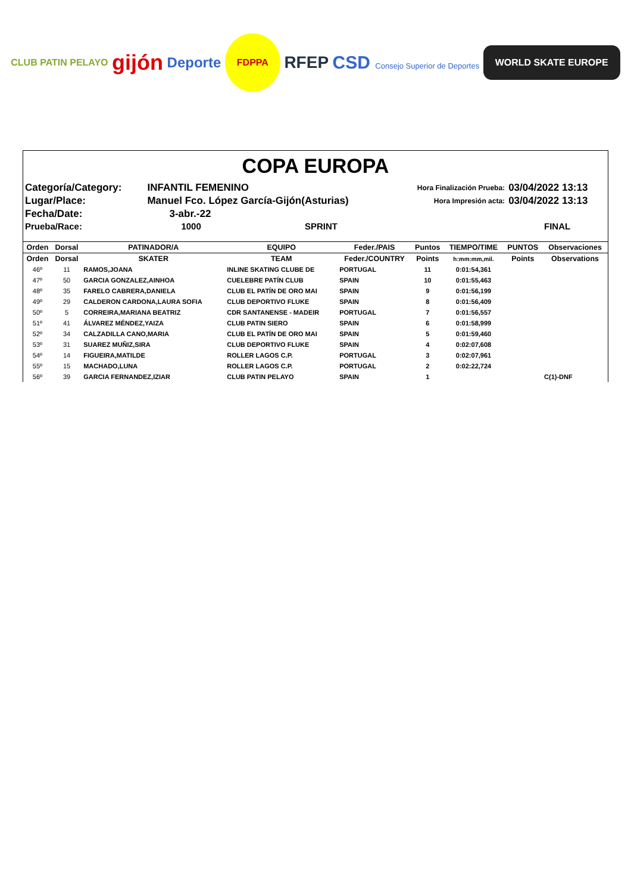CLUB PATIN PELAYO gijón Deporte FDPPA RFEP CSD Consejo Superior de Deportes WORLD SKATE EUROPE
COPA EUROPA
| Categoría/Category: | INFANTIL FEMENINO | Hora Finalización Prueba: | 03/04/2022 13:13 |
| Lugar/Place: | Manuel Fco. López García-Gijón(Asturias) | Hora Impresión acta: | 03/04/2022 13:13 |
| Fecha/Date: | 3-abr.-22 | | |
| Prueba/Race: | 1000 SPRINT | | FINAL |
| Orden | Dorsal | PATINADOR/A | EQUIPO | Feder./PAIS | Puntos | TIEMPO/TIME | PUNTOS | Observaciones |
| --- | --- | --- | --- | --- | --- | --- | --- | --- |
| Orden | Dorsal | SKATER | TEAM | Feder./COUNTRY | Points | h:mm:mm,mil. | Points | Observations |
| 46º | 11 | RAMOS,JOANA | INLINE SKATING CLUBE DE | PORTUGAL | 11 | 0:01:54,361 | | |
| 47º | 50 | GARCIA GONZALEZ,AINHOA | CUELEBRE PATÍN CLUB | SPAIN | 10 | 0:01:55,463 | | |
| 48º | 35 | FARELO CABRERA,DANIELA | CLUB EL PATÍN DE ORO MAI | SPAIN | 9 | 0:01:56,199 | | |
| 49º | 29 | CALDERON CARDONA,LAURA SOFIA | CLUB DEPORTIVO FLUKE | SPAIN | 8 | 0:01:56,409 | | |
| 50º | 5 | CORREIRA,MARIANA BEATRIZ | CDR SANTANENSE - MADEIR | PORTUGAL | 7 | 0:01:56,557 | | |
| 51º | 41 | ÁLVAREZ MÉNDEZ,YAIZA | CLUB PATIN SIERO | SPAIN | 6 | 0:01:58,999 | | |
| 52º | 34 | CALZADILLA CANO,MARIA | CLUB EL PATÍN DE ORO MAI | SPAIN | 5 | 0:01:59,460 | | |
| 53º | 31 | SUAREZ MUÑIZ,SIRA | CLUB DEPORTIVO FLUKE | SPAIN | 4 | 0:02:07,608 | | |
| 54º | 14 | FIGUEIRA,MATILDE | ROLLER LAGOS C.P. | PORTUGAL | 3 | 0:02:07,961 | | |
| 55º | 15 | MACHADO,LUNA | ROLLER LAGOS C.P. | PORTUGAL | 2 | 0:02:22,724 | | |
| 56º | 39 | GARCIA FERNANDEZ,IZIAR | CLUB PATIN PELAYO | SPAIN | 1 | | | C(1)-DNF |